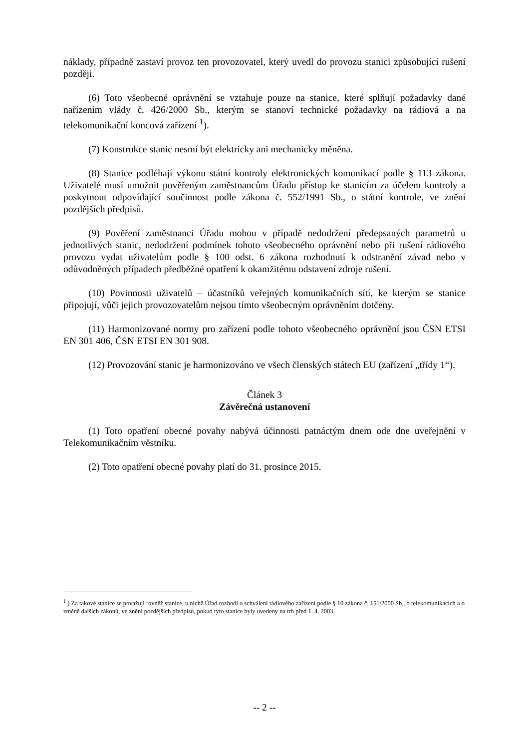náklady, případně zastaví provoz ten provozovatel, který uvedl do provozu stanici způsobující rušení později.
(6) Toto všeobecné oprávnění se vztahuje pouze na stanice, které splňují požadavky dané nařízením vlády č. 426/2000 Sb., kterým se stanoví technické požadavky na rádiová a na telekomunikační koncová zařízení <sup>1</sup>).
(7) Konstrukce stanic nesmí být elektricky ani mechanicky měněna.
(8) Stanice podléhají výkonu státní kontroly elektronických komunikací podle § 113 zákona. Uživatelé musí umožnit pověřeným zaměstnancům Úřadu přístup ke stanicím za účelem kontroly a poskytnout odpovídající součinnost podle zákona č. 552/1991 Sb., o státní kontrole, ve znění pozdějších předpisů.
(9) Pověření zaměstnanci Úřadu mohou v případě nedodržení předepsaných parametrů u jednotlivých stanic, nedodržení podmínek tohoto všeobecného oprávnění nebo při rušení rádiového provozu vydat uživatelům podle § 100 odst. 6 zákona rozhodnutí k odstranění závad nebo v odůvodněných případech předběžné opatření k okamžitému odstavení zdroje rušení.
(10) Povinnosti uživatelů – účastníků veřejných komunikačních sítí, ke kterým se stanice připojují, vůči jejich provozovatelům nejsou tímto všeobecným oprávněním dotčeny.
(11) Harmonizované normy pro zařízení podle tohoto všeobecného oprávnění jsou ČSN ETSI EN 301 406, ČSN ETSI EN 301 908.
(12) Provozování stanic je harmonizováno ve všech členských státech EU (zařízení „třídy 1“).
Článek 3
Závěrečná ustanovení
(1) Toto opatření obecné povahy nabývá účinnosti patnáctým dnem ode dne uveřejnění v Telekomunikačním věstníku.
(2) Toto opatření obecné povahy platí do 31. prosince 2015.
<sup>1</sup> ) Za takové stanice se považují rovněž stanice, u nichž Úřad rozhodl o schválení rádiového zařízení podle § 10 zákona č. 151/2000 Sb., o telekomunikacích a o změně dalších zákonů, ve znění pozdějších předpisů, pokud tyto stanice byly uvedeny na trh před 1. 4. 2003.
-- 2 --